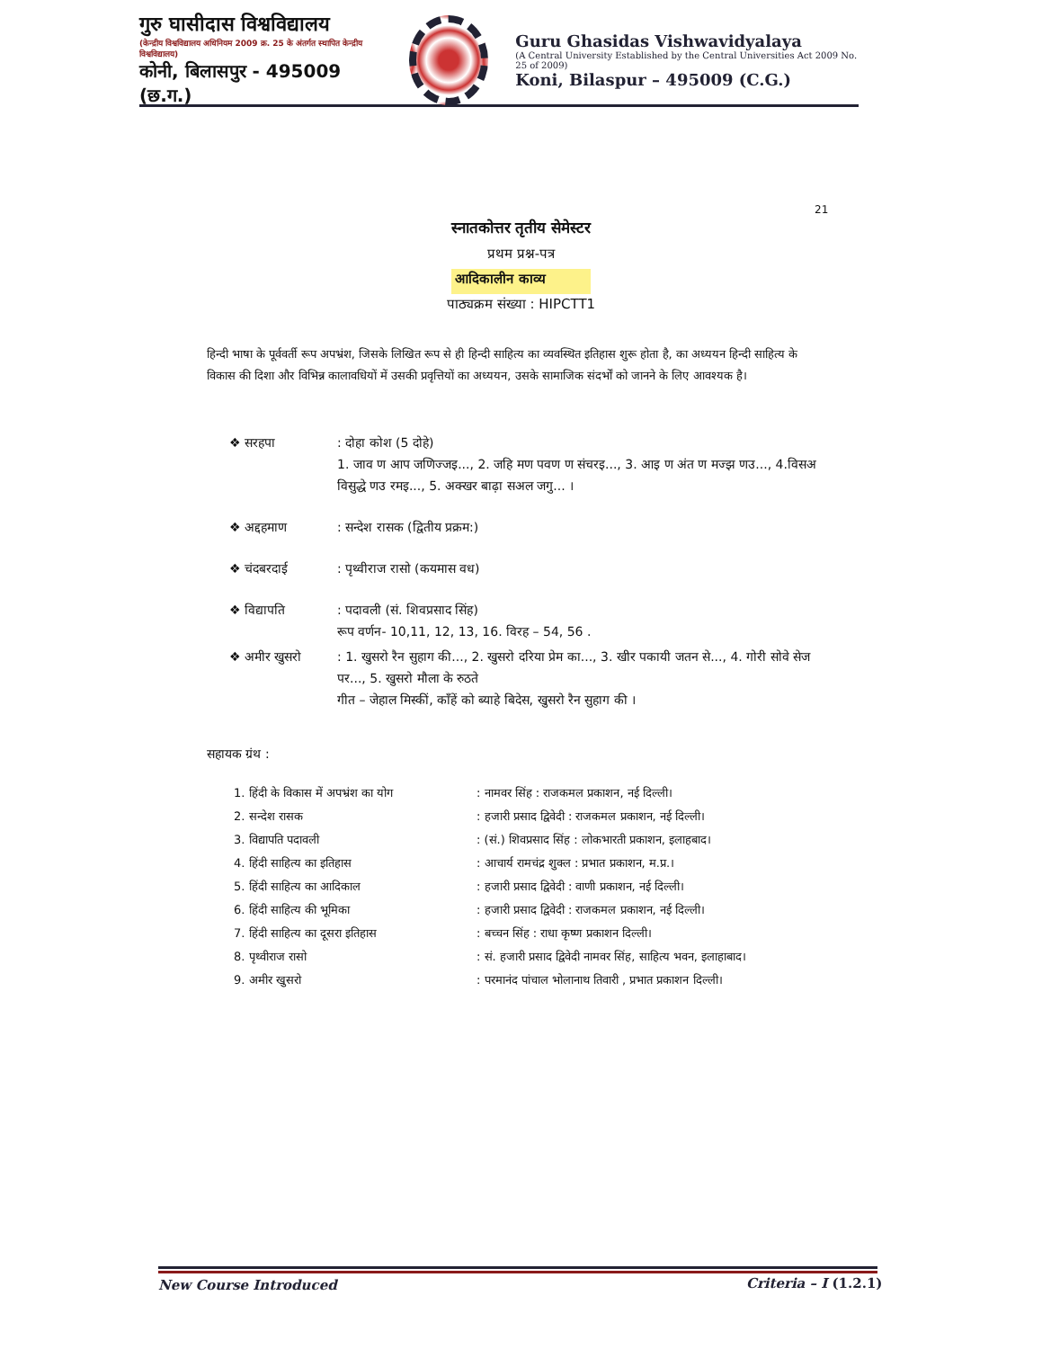गुरु घासीदास विश्वविद्यालय
(केन्द्रीय विश्वविद्यालय अधिनियम 2009 क्र. 25 के अंतर्गत स्थापित केन्द्रीय विश्वविद्यालय)
कोनी, बिलासपुर - 495009 (छ.ग.)
Guru Ghasidas Vishwavidyalaya
(A Central University Established by the Central Universities Act 2009 No. 25 of 2009)
Koni, Bilaspur – 495009 (C.G.)
21
स्नातकोत्तर तृतीय सेमेस्टर
प्रथम प्रश्न-पत्र
आदिकालीन काव्य
पाठ्यक्रम संख्या : HIPCTT1
हिन्दी भाषा के पूर्ववर्ती रूप अपभ्रंश, जिसके लिखित रूप से ही हिन्दी साहित्य का व्यवस्थित इतिहास शुरू होता है, का अध्ययन हिन्दी साहित्य के विकास की दिशा और विभिन्न कालावधियों में उसकी प्रवृत्तियों का अध्ययन, उसके सामाजिक संदर्भों को जानने के लिए आवश्यक है।
❖ सरहपा: दोहा कोश (5 दोहे)
1. जाव ण आप जणिज्जइ..., 2. जहि मण पवण ण संचरइ..., 3. आइ ण अंत ण मज्झ णउ..., 4.विसअ विसुद्धे णउ रमइ..., 5. अक्खर बाढ़ा सअल जगु... ।
❖ अद्दहमाण: सन्देश रासक (द्वितीय प्रक्रम:)
❖ चंदबरदाई: पृथ्वीराज रासो (कयमास वध)
❖ विद्यापति: पदावली (सं. शिवप्रसाद सिंह)
रूप वर्णन- 10,11, 12, 13, 16. विरह – 54, 56 .
❖ अमीर खुसरो: 1. खुसरो रैन सुहाग की..., 2. खुसरो दरिया प्रेम का..., 3. खीर पकायी जतन से..., 4. गोरी सोवे सेज पर..., 5. खुसरो मौला के रुठते
गीत – जेहाल मिस्कीं, काँहें को ब्याहे बिदेस, खुसरो रैन सुहाग की ।
सहायक ग्रंथ :
1. हिंदी के विकास में अपभ्रंश का योग: नामवर सिंह : राजकमल प्रकाशन, नई दिल्ली।
2. सन्देश रासक: हजारी प्रसाद द्विवेदी : राजकमल प्रकाशन, नई दिल्ली।
3. विद्यापति पदावली: (सं.) शिवप्रसाद सिंह : लोकभारती प्रकाशन, इलाहबाद।
4. हिंदी साहित्य का इतिहास: आचार्य रामचंद्र शुक्ल : प्रभात प्रकाशन, म.प्र.।
5. हिंदी साहित्य का आदिकाल: हजारी प्रसाद द्विवेदी : वाणी प्रकाशन, नई दिल्ली।
6. हिंदी साहित्य की भूमिका: हजारी प्रसाद द्विवेदी : राजकमल प्रकाशन, नई दिल्ली।
7. हिंदी साहित्य का दूसरा इतिहास: बच्चन सिंह : राधा कृष्ण प्रकाशन दिल्ली।
8. पृथ्वीराज रासो: सं. हजारी प्रसाद द्विवेदी नामवर सिंह, साहित्य भवन, इलाहाबाद।
9. अमीर खुसरो: परमानंद पांचाल भोलानाथ तिवारी , प्रभात प्रकाशन दिल्ली।
New Course Introduced Criteria – I (1.2.1)